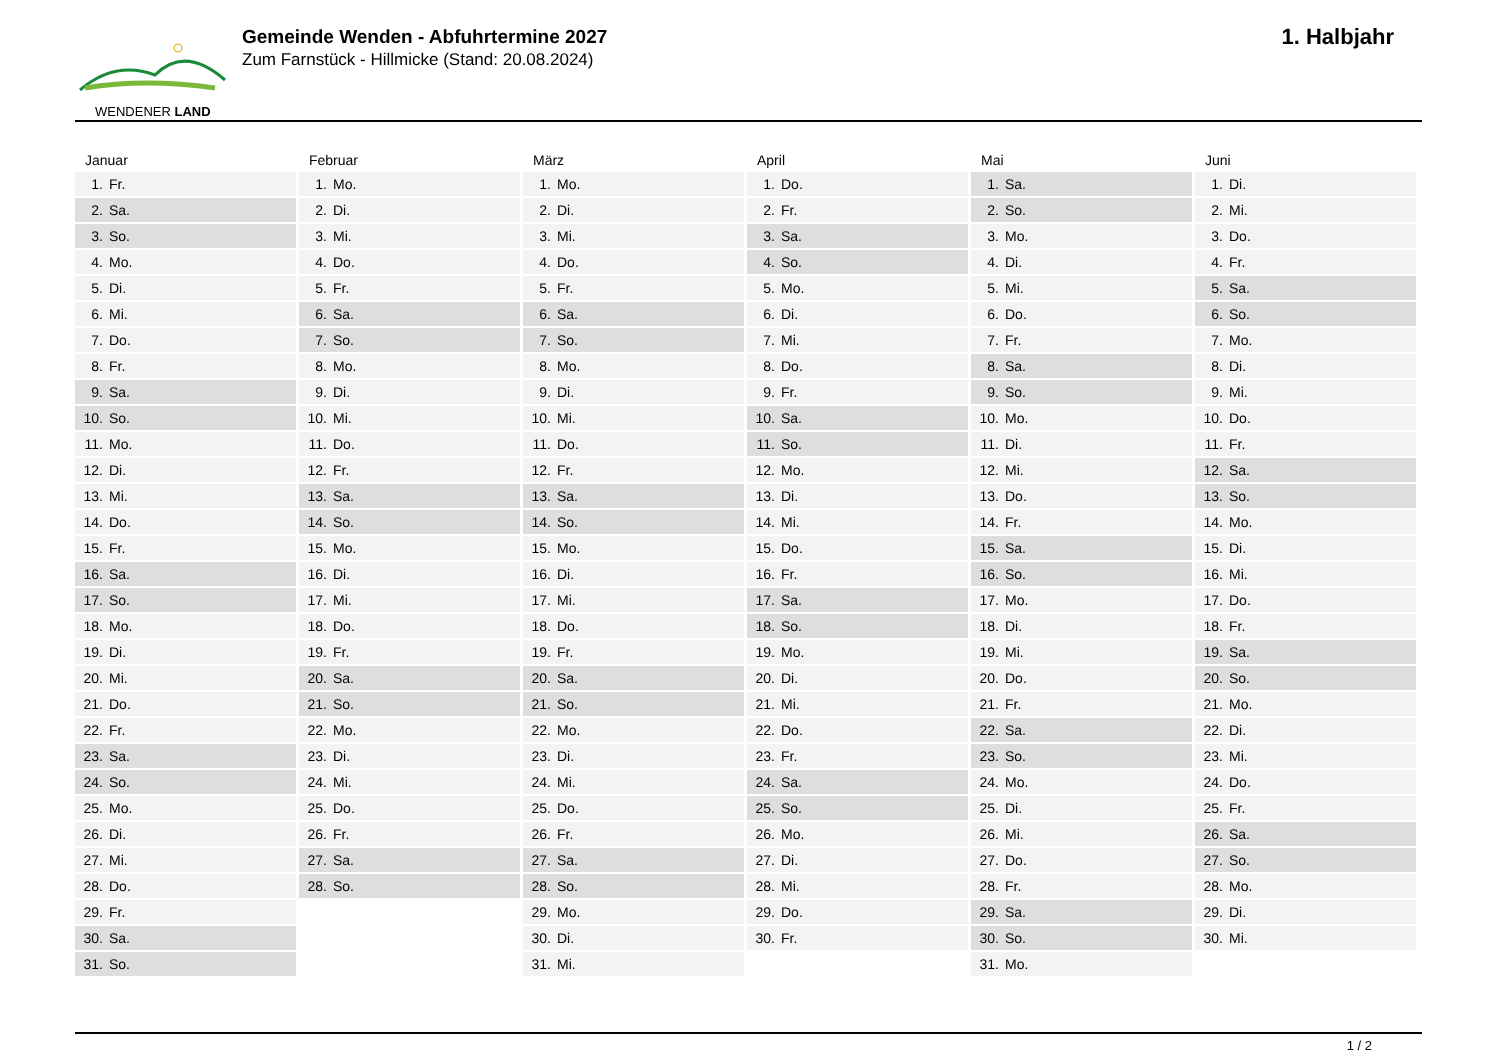WENDENER LAND
Gemeinde Wenden - Abfuhrtermine 2027
Zum Farnstück - Hillmicke (Stand: 20.08.2024)
1. Halbjahr
Januar
1. Fr.
2. Sa.
3. So.
4. Mo.
5. Di.
6. Mi.
7. Do.
8. Fr.
9. Sa.
10. So.
11. Mo.
12. Di.
13. Mi.
14. Do.
15. Fr.
16. Sa.
17. So.
18. Mo.
19. Di.
20. Mi.
21. Do.
22. Fr.
23. Sa.
24. So.
25. Mo.
26. Di.
27. Mi.
28. Do.
29. Fr.
30. Sa.
31. So.
Februar
1. Mo.
2. Di.
3. Mi.
4. Do.
5. Fr.
6. Sa.
7. So.
8. Mo.
9. Di.
10. Mi.
11. Do.
12. Fr.
13. Sa.
14. So.
15. Mo.
16. Di.
17. Mi.
18. Do.
19. Fr.
20. Sa.
21. So.
22. Mo.
23. Di.
24. Mi.
25. Do.
26. Fr.
27. Sa.
28. So.
März
1. Mo.
2. Di.
3. Mi.
4. Do.
5. Fr.
6. Sa.
7. So.
8. Mo.
9. Di.
10. Mi.
11. Do.
12. Fr.
13. Sa.
14. So.
15. Mo.
16. Di.
17. Mi.
18. Do.
19. Fr.
20. Sa.
21. So.
22. Mo.
23. Di.
24. Mi.
25. Do.
26. Fr.
27. Sa.
28. So.
29. Mo.
30. Di.
31. Mi.
April
1. Do.
2. Fr.
3. Sa.
4. So.
5. Mo.
6. Di.
7. Mi.
8. Do.
9. Fr.
10. Sa.
11. So.
12. Mo.
13. Di.
14. Mi.
15. Do.
16. Fr.
17. Sa.
18. So.
19. Mo.
20. Di.
21. Mi.
22. Do.
23. Fr.
24. Sa.
25. So.
26. Mo.
27. Di.
28. Mi.
29. Do.
30. Fr.
Mai
1. Sa.
2. So.
3. Mo.
4. Di.
5. Mi.
6. Do.
7. Fr.
8. Sa.
9. So.
10. Mo.
11. Di.
12. Mi.
13. Do.
14. Fr.
15. Sa.
16. So.
17. Mo.
18. Di.
19. Mi.
20. Do.
21. Fr.
22. Sa.
23. So.
24. Mo.
25. Di.
26. Mi.
27. Do.
28. Fr.
29. Sa.
30. So.
31. Mo.
Juni
1. Di.
2. Mi.
3. Do.
4. Fr.
5. Sa.
6. So.
7. Mo.
8. Di.
9. Mi.
10. Do.
11. Fr.
12. Sa.
13. So.
14. Mo.
15. Di.
16. Mi.
17. Do.
18. Fr.
19. Sa.
20. So.
21. Mo.
22. Di.
23. Mi.
24. Do.
25. Fr.
26. Sa.
27. So.
28. Mo.
29. Di.
30. Mi.
1 / 2